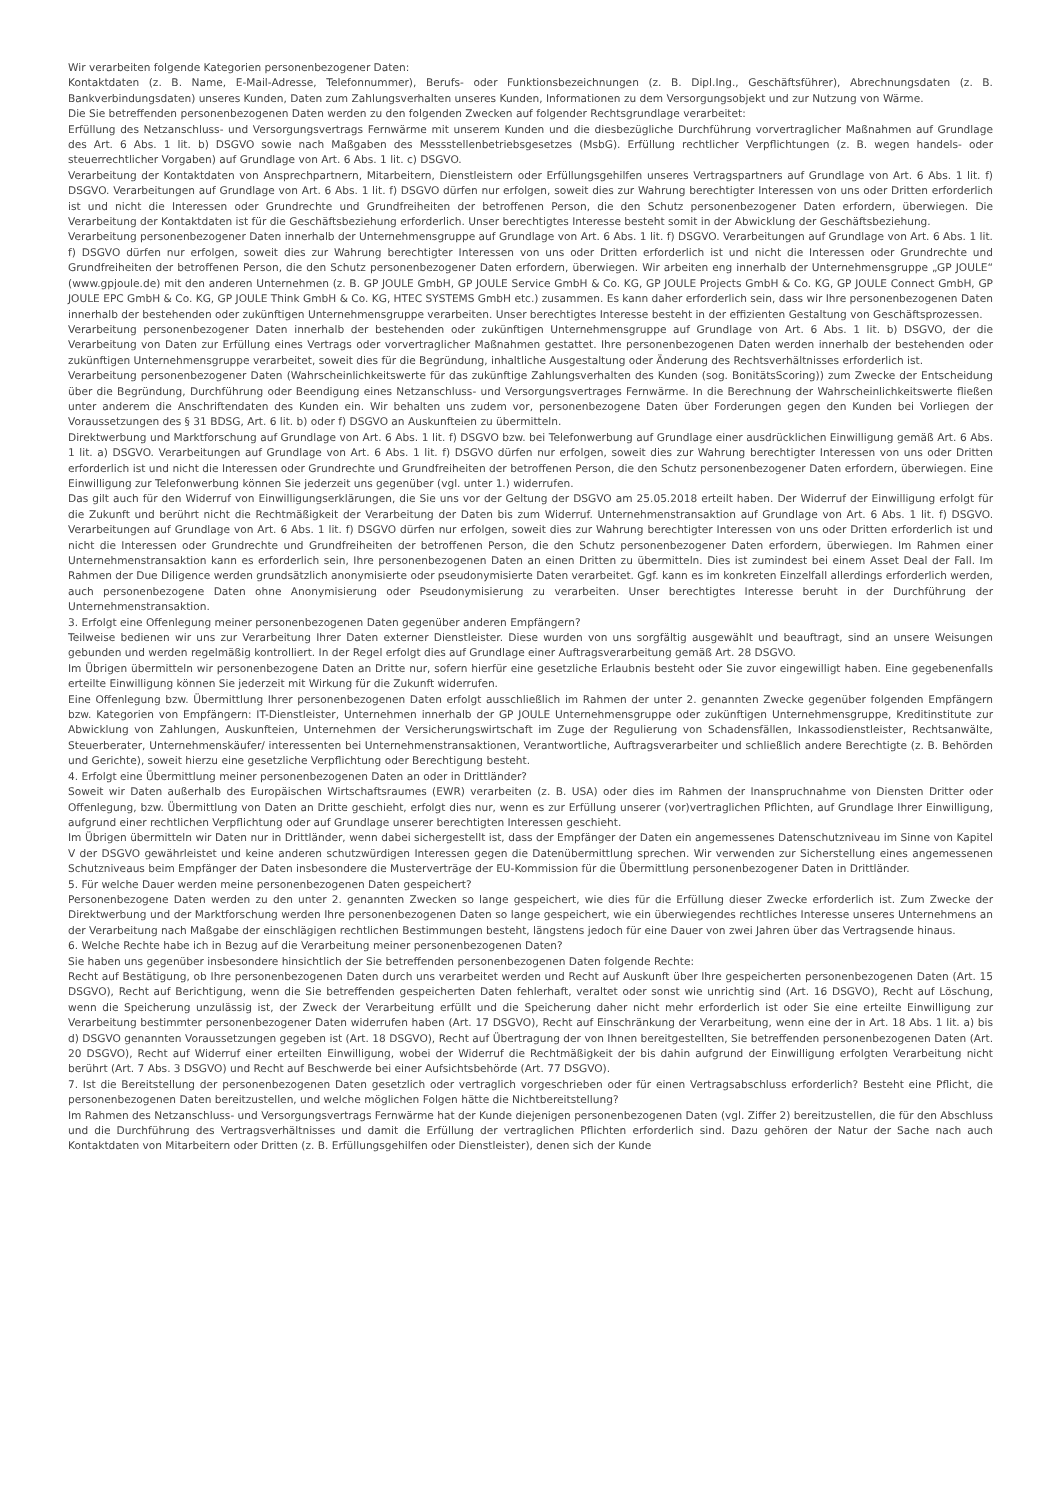Wir verarbeiten folgende Kategorien personenbezogener Daten:
Kontaktdaten (z. B. Name, E-Mail-Adresse, Telefonnummer), Berufs- oder Funktionsbezeichnungen (z. B. Dipl.Ing., Geschäftsführer), Abrechnungsdaten (z. B. Bankverbindungsdaten) unseres Kunden, Daten zum Zahlungsverhalten unseres Kunden, Informationen zu dem Versorgungsobjekt und zur Nutzung von Wärme.
Die Sie betreffenden personenbezogenen Daten werden zu den folgenden Zwecken auf folgender Rechtsgrundlage verarbeitet:
Erfüllung des Netzanschluss- und Versorgungsvertrags Fernwärme mit unserem Kunden und die diesbezügliche Durchführung vorvertraglicher Maßnahmen auf Grundlage des Art. 6 Abs. 1 lit. b) DSGVO sowie nach Maßgaben des Messstellenbetriebsgesetzes (MsbG). Erfüllung rechtlicher Verpflichtungen (z. B. wegen handels- oder steuerrechtlicher Vorgaben) auf Grundlage von Art. 6 Abs. 1 lit. c) DSGVO.
Verarbeitung der Kontaktdaten von Ansprechpartnern, Mitarbeitern, Dienstleistern oder Erfüllungsgehilfen unseres Vertragspartners auf Grundlage von Art. 6 Abs. 1 lit. f) DSGVO. Verarbeitungen auf Grundlage von Art. 6 Abs. 1 lit. f) DSGVO dürfen nur erfolgen, soweit dies zur Wahrung berechtigter Interessen von uns oder Dritten erforderlich ist und nicht die Interessen oder Grundrechte und Grundfreiheiten der betroffenen Person, die den Schutz personenbezogener Daten erfordern, überwiegen. Die Verarbeitung der Kontaktdaten ist für die Geschäftsbeziehung erforderlich. Unser berechtigtes Interesse besteht somit in der Abwicklung der Geschäftsbeziehung.
Verarbeitung personenbezogener Daten innerhalb der Unternehmensgruppe auf Grundlage von Art. 6 Abs. 1 lit. f) DSGVO. Verarbeitungen auf Grundlage von Art. 6 Abs. 1 lit. f) DSGVO dürfen nur erfolgen, soweit dies zur Wahrung berechtigter Interessen von uns oder Dritten erforderlich ist und nicht die Interessen oder Grundrechte und Grundfreiheiten der betroffenen Person, die den Schutz personenbezogener Daten erfordern, überwiegen. Wir arbeiten eng innerhalb der Unternehmensgruppe „GP JOULE“ (www.gpjoule.de) mit den anderen Unternehmen (z. B. GP JOULE GmbH, GP JOULE Service GmbH & Co. KG, GP JOULE Projects GmbH & Co. KG, GP JOULE Connect GmbH, GP JOULE EPC GmbH & Co. KG, GP JOULE Think GmbH & Co. KG, HTEC SYSTEMS GmbH etc.) zusammen. Es kann daher erforderlich sein, dass wir Ihre personenbezogenen Daten innerhalb der bestehenden oder zukünftigen Unternehmensgruppe verarbeiten. Unser berechtigtes Interesse besteht in der effizienten Gestaltung von Geschäftsprozessen.
Verarbeitung personenbezogener Daten innerhalb der bestehenden oder zukünftigen Unternehmensgruppe auf Grundlage von Art. 6 Abs. 1 lit. b) DSGVO, der die Verarbeitung von Daten zur Erfüllung eines Vertrags oder vorvertraglicher Maßnahmen gestattet. Ihre personenbezogenen Daten werden innerhalb der bestehenden oder zukünftigen Unternehmensgruppe verarbeitet, soweit dies für die Begründung, inhaltliche Ausgestaltung oder Änderung des Rechtsverhältnisses erforderlich ist.
Verarbeitung personenbezogener Daten (Wahrscheinlichkeitswerte für das zukünftige Zahlungsverhalten des Kunden (sog. BonitätsScoring)) zum Zwecke der Entscheidung über die Begründung, Durchführung oder Beendigung eines Netzanschluss- und Versorgungsvertrages Fernwärme. In die Berechnung der Wahrscheinlichkeitswerte fließen unter anderem die Anschriftendaten des Kunden ein. Wir behalten uns zudem vor, personenbezogene Daten über Forderungen gegen den Kunden bei Vorliegen der Voraussetzungen des § 31 BDSG, Art. 6 lit. b) oder f) DSGVO an Auskunfteien zu übermitteln.
Direktwerbung und Marktforschung auf Grundlage von Art. 6 Abs. 1 lit. f) DSGVO bzw. bei Telefonwerbung auf Grundlage einer ausdrücklichen Einwilligung gemäß Art. 6 Abs. 1 lit. a) DSGVO. Verarbeitungen auf Grundlage von Art. 6 Abs. 1 lit. f) DSGVO dürfen nur erfolgen, soweit dies zur Wahrung berechtigter Interessen von uns oder Dritten erforderlich ist und nicht die Interessen oder Grundrechte und Grundfreiheiten der betroffenen Person, die den Schutz personenbezogener Daten erfordern, überwiegen. Eine Einwilligung zur Telefonwerbung können Sie jederzeit uns gegenüber (vgl. unter 1.) widerrufen.
Das gilt auch für den Widerruf von Einwilligungserklärungen, die Sie uns vor der Geltung der DSGVO am 25.05.2018 erteilt haben. Der Widerruf der Einwilligung erfolgt für die Zukunft und berührt nicht die Rechtmäßigkeit der Verarbeitung der Daten bis zum Widerruf. Unternehmenstransaktion auf Grundlage von Art. 6 Abs. 1 lit. f) DSGVO. Verarbeitungen auf Grundlage von Art. 6 Abs. 1 lit. f) DSGVO dürfen nur erfolgen, soweit dies zur Wahrung berechtigter Interessen von uns oder Dritten erforderlich ist und nicht die Interessen oder Grundrechte und Grundfreiheiten der betroffenen Person, die den Schutz personenbezogener Daten erfordern, überwiegen. Im Rahmen einer Unternehmenstransaktion kann es erforderlich sein, Ihre personenbezogenen Daten an einen Dritten zu übermitteln. Dies ist zumindest bei einem Asset Deal der Fall. Im Rahmen der Due Diligence werden grundsätzlich anonymisierte oder pseudonymisierte Daten verarbeitet. Ggf. kann es im konkreten Einzelfall allerdings erforderlich werden, auch personenbezogene Daten ohne Anonymisierung oder Pseudonymisierung zu verarbeiten. Unser berechtigtes Interesse beruht in der Durchführung der Unternehmenstransaktion.
3. Erfolgt eine Offenlegung meiner personenbezogenen Daten gegenüber anderen Empfängern?
Teilweise bedienen wir uns zur Verarbeitung Ihrer Daten externer Dienstleister. Diese wurden von uns sorgfältig ausgewählt und beauftragt, sind an unsere Weisungen gebunden und werden regelmäßig kontrolliert. In der Regel erfolgt dies auf Grundlage einer Auftragsverarbeitung gemäß Art. 28 DSGVO.
Im Übrigen übermitteln wir personenbezogene Daten an Dritte nur, sofern hierfür eine gesetzliche Erlaubnis besteht oder Sie zuvor eingewilligt haben. Eine gegebenenfalls erteilte Einwilligung können Sie jederzeit mit Wirkung für die Zukunft widerrufen.
Eine Offenlegung bzw. Übermittlung Ihrer personenbezogenen Daten erfolgt ausschließlich im Rahmen der unter 2. genannten Zwecke gegenüber folgenden Empfängern bzw. Kategorien von Empfängern: IT-Dienstleister, Unternehmen innerhalb der GP JOULE Unternehmensgruppe oder zukünftigen Unternehmensgruppe, Kreditinstitute zur Abwicklung von Zahlungen, Auskunfteien, Unternehmen der Versicherungswirtschaft im Zuge der Regulierung von Schadensfällen, Inkassodienstleister, Rechtsanwälte, Steuerberater, Unternehmenskäufer/ interessenten bei Unternehmenstransaktionen, Verantwortliche, Auftragsverarbeiter und schließlich andere Berechtigte (z. B. Behörden und Gerichte), soweit hierzu eine gesetzliche Verpflichtung oder Berechtigung besteht.
4. Erfolgt eine Übermittlung meiner personenbezogenen Daten an oder in Drittländer?
Soweit wir Daten außerhalb des Europäischen Wirtschaftsraumes (EWR) verarbeiten (z. B. USA) oder dies im Rahmen der Inanspruchnahme von Diensten Dritter oder Offenlegung, bzw. Übermittlung von Daten an Dritte geschieht, erfolgt dies nur, wenn es zur Erfüllung unserer (vor)vertraglichen Pflichten, auf Grundlage Ihrer Einwilligung, aufgrund einer rechtlichen Verpflichtung oder auf Grundlage unserer berechtigten Interessen geschieht.
Im Übrigen übermitteln wir Daten nur in Drittländer, wenn dabei sichergestellt ist, dass der Empfänger der Daten ein angemessenes Datenschutzniveau im Sinne von Kapitel V der DSGVO gewährleistet und keine anderen schutzwürdigen Interessen gegen die Datenübermittlung sprechen. Wir verwenden zur Sicherstellung eines angemessenen Schutzniveaus beim Empfänger der Daten insbesondere die Musterverträge der EU-Kommission für die Übermittlung personenbezogener Daten in Drittländer.
5. Für welche Dauer werden meine personenbezogenen Daten gespeichert?
Personenbezogene Daten werden zu den unter 2. genannten Zwecken so lange gespeichert, wie dies für die Erfüllung dieser Zwecke erforderlich ist. Zum Zwecke der Direktwerbung und der Marktforschung werden Ihre personenbezogenen Daten so lange gespeichert, wie ein überwiegendes rechtliches Interesse unseres Unternehmens an der Verarbeitung nach Maßgabe der einschlägigen rechtlichen Bestimmungen besteht, längstens jedoch für eine Dauer von zwei Jahren über das Vertragsende hinaus.
6. Welche Rechte habe ich in Bezug auf die Verarbeitung meiner personenbezogenen Daten?
Sie haben uns gegenüber insbesondere hinsichtlich der Sie betreffenden personenbezogenen Daten folgende Rechte:
Recht auf Bestätigung, ob Ihre personenbezogenen Daten durch uns verarbeitet werden und Recht auf Auskunft über Ihre gespeicherten personenbezogenen Daten (Art. 15 DSGVO), Recht auf Berichtigung, wenn die Sie betreffenden gespeicherten Daten fehlerhaft, veraltet oder sonst wie unrichtig sind (Art. 16 DSGVO), Recht auf Löschung, wenn die Speicherung unzulässig ist, der Zweck der Verarbeitung erfüllt und die Speicherung daher nicht mehr erforderlich ist oder Sie eine erteilte Einwilligung zur Verarbeitung bestimmter personenbezogener Daten widerrufen haben (Art. 17 DSGVO), Recht auf Einschränkung der Verarbeitung, wenn eine der in Art. 18 Abs. 1 lit. a) bis d) DSGVO genannten Voraussetzungen gegeben ist (Art. 18 DSGVO), Recht auf Übertragung der von Ihnen bereitgestellten, Sie betreffenden personenbezogenen Daten (Art. 20 DSGVO), Recht auf Widerruf einer erteilten Einwilligung, wobei der Widerruf die Rechtmäßigkeit der bis dahin aufgrund der Einwilligung erfolgten Verarbeitung nicht berührt (Art. 7 Abs. 3 DSGVO) und Recht auf Beschwerde bei einer Aufsichtsbehörde (Art. 77 DSGVO).
7. Ist die Bereitstellung der personenbezogenen Daten gesetzlich oder vertraglich vorgeschrieben oder für einen Vertragsabschluss erforderlich? Besteht eine Pflicht, die personenbezogenen Daten bereitzustellen, und welche möglichen Folgen hätte die Nichtbereitstellung?
Im Rahmen des Netzanschluss- und Versorgungsvertrags Fernwärme hat der Kunde diejenigen personenbezogenen Daten (vgl. Ziffer 2) bereitzustellen, die für den Abschluss und die Durchführung des Vertragsverhältnisses und damit die Erfüllung der vertraglichen Pflichten erforderlich sind. Dazu gehören der Natur der Sache nach auch Kontaktdaten von Mitarbeitern oder Dritten (z. B. Erfüllungsgehilfen oder Dienstleister), denen sich der Kunde